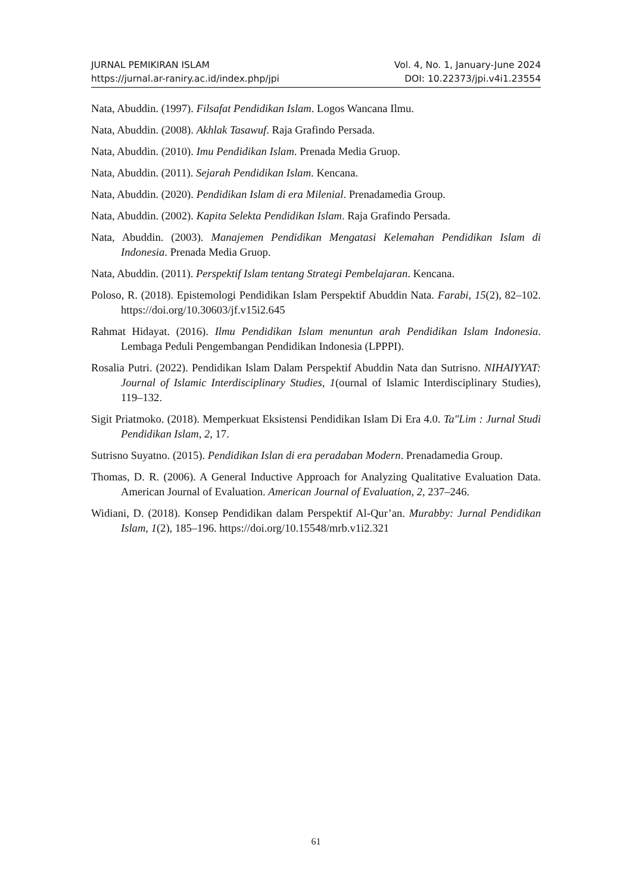JURNAL PEMIKIRAN ISLAM Vol. 4, No. 1, January-June 2024
https://jurnal.ar-raniry.ac.id/index.php/jpi DOI: 10.22373/jpi.v4i1.23554
Nata, Abuddin. (1997). Filsafat Pendidikan Islam. Logos Wancana Ilmu.
Nata, Abuddin. (2008). Akhlak Tasawuf. Raja Grafindo Persada.
Nata, Abuddin. (2010). Imu Pendidikan Islam. Prenada Media Gruop.
Nata, Abuddin. (2011). Sejarah Pendidikan Islam. Kencana.
Nata, Abuddin. (2020). Pendidikan Islam di era Milenial. Prenadamedia Group.
Nata, Abuddin. (2002). Kapita Selekta Pendidikan Islam. Raja Grafindo Persada.
Nata, Abuddin. (2003). Manajemen Pendidikan Mengatasi Kelemahan Pendidikan Islam di Indonesia. Prenada Media Gruop.
Nata, Abuddin. (2011). Perspektif Islam tentang Strategi Pembelajaran. Kencana.
Poloso, R. (2018). Epistemologi Pendidikan Islam Perspektif Abuddin Nata. Farabi, 15(2), 82–102. https://doi.org/10.30603/jf.v15i2.645
Rahmat Hidayat. (2016). Ilmu Pendidikan Islam menuntun arah Pendidikan Islam Indonesia. Lembaga Peduli Pengembangan Pendidikan Indonesia (LPPPI).
Rosalia Putri. (2022). Pendidikan Islam Dalam Perspektif Abuddin Nata dan Sutrisno. NIHAIYYAT: Journal of Islamic Interdisciplinary Studies, 1(ournal of Islamic Interdisciplinary Studies), 119–132.
Sigit Priatmoko. (2018). Memperkuat Eksistensi Pendidikan Islam Di Era 4.0. Ta"Lim : Jurnal Studi Pendidikan Islam, 2, 17.
Sutrisno Suyatno. (2015). Pendidikan Islan di era peradaban Modern. Prenadamedia Group.
Thomas, D. R. (2006). A General Inductive Approach for Analyzing Qualitative Evaluation Data. American Journal of Evaluation. American Journal of Evaluation, 2, 237–246.
Widiani, D. (2018). Konsep Pendidikan dalam Perspektif Al-Qur’an. Murabby: Jurnal Pendidikan Islam, 1(2), 185–196. https://doi.org/10.15548/mrb.v1i2.321
61